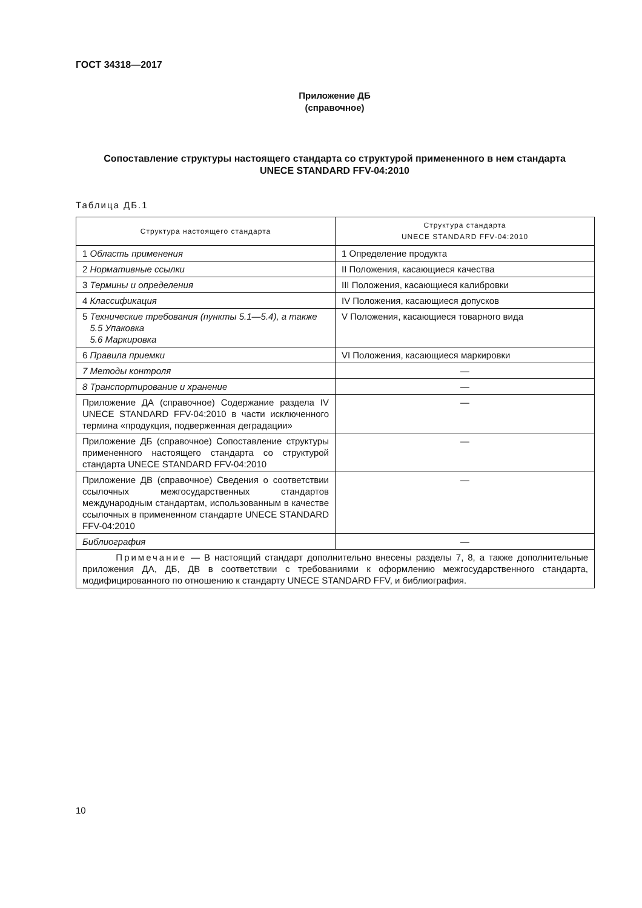ГОСТ 34318—2017
Приложение ДБ
(справочное)
Сопоставление структуры настоящего стандарта со структурой примененного в нем стандарта
UNECE STANDARD FFV-04:2010
Таблица ДБ.1
| Структура настоящего стандарта | Структура стандарта UNECE STANDARD FFV-04:2010 |
| --- | --- |
| 1 Область применения | 1 Определение продукта |
| 2 Нормативные ссылки | II Положения, касающиеся качества |
| 3 Термины и определения | III Положения, касающиеся калибровки |
| 4 Классификация | IV Положения, касающиеся допусков |
| 5 Технические требования (пункты 5.1—5.4), а также 5.5 Упаковка 5.6 Маркировка | V Положения, касающиеся товарного вида |
| 6 Правила приемки | VI Положения, касающиеся маркировки |
| 7 Методы контроля | — |
| 8 Транспортирование и хранение | — |
| Приложение ДА (справочное) Содержание раздела IV UNECE STANDARD FFV-04:2010 в части исключенного термина «продукция, подверженная деградации» | — |
| Приложение ДБ (справочное) Сопоставление структуры примененного настоящего стандарта со структурой стандарта UNECE STANDARD FFV-04:2010 | — |
| Приложение ДВ (справочное) Сведения о соответствии ссылочных межгосударственных стандартов международным стандартам, использованным в качестве ссылочных в примененном стандарте UNECE STANDARD FFV-04:2010 | — |
| Библиография | — |
| Примечание — В настоящий стандарт дополнительно внесены разделы 7, 8, а также дополнительные приложения ДА, ДБ, ДВ в соответствии с требованиями к оформлению межгосударственного стандарта, модифицированного по отношению к стандарту UNECE STANDARD FFV, и библиография. | |
10